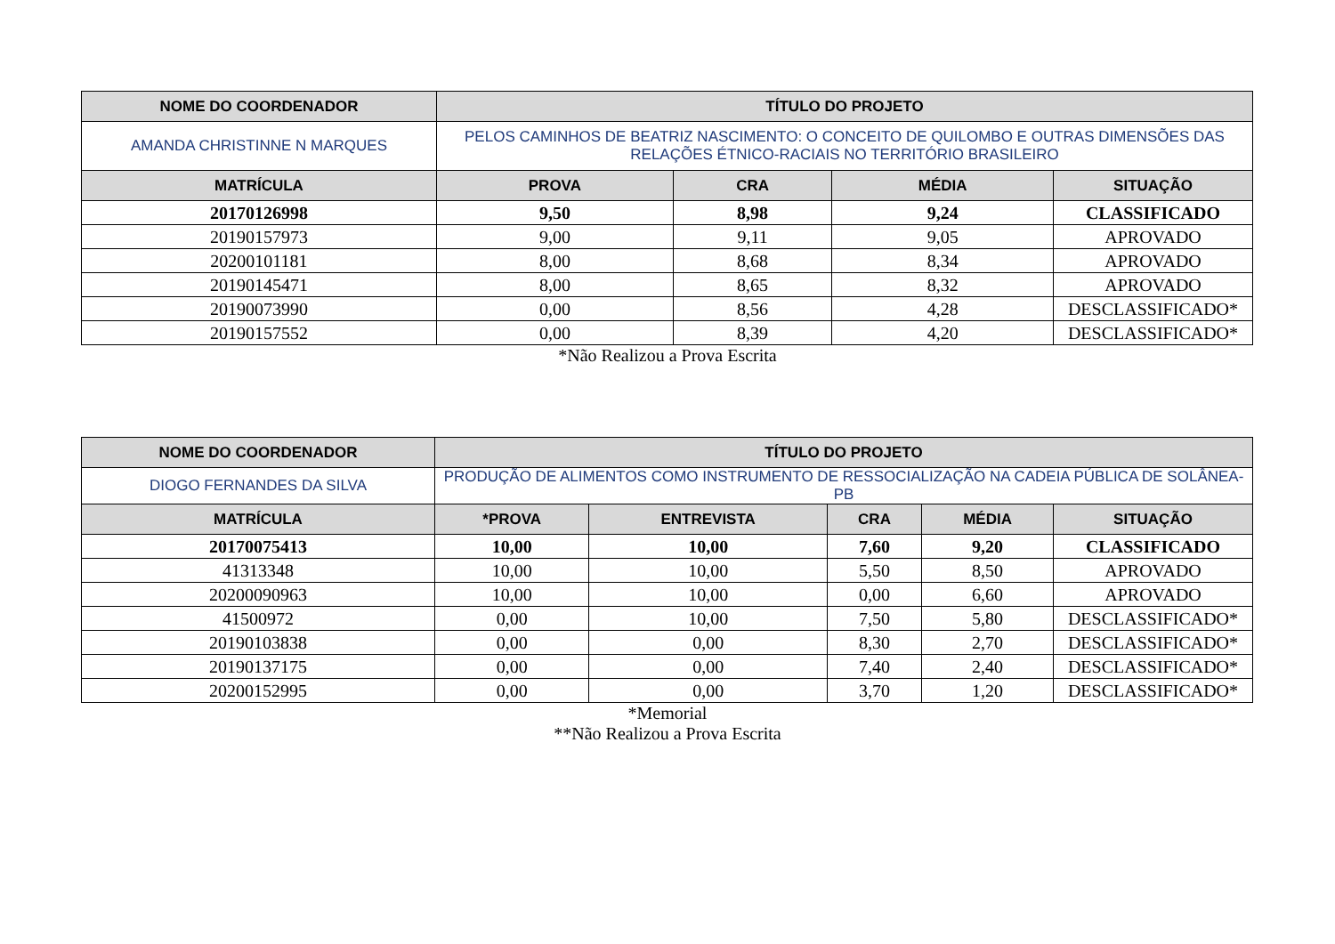| NOME DO COORDENADOR | TÍTULO DO PROJETO | | | |
| --- | --- | --- | --- | --- |
| AMANDA CHRISTINNE N MARQUES | PELOS CAMINHOS DE BEATRIZ NASCIMENTO: O CONCEITO DE QUILOMBO E OUTRAS DIMENSÕES DAS RELAÇÕES ÉTNICO-RACIAIS NO TERRITÓRIO BRASILEIRO | | | |
| MATRÍCULA | PROVA | CRA | MÉDIA | SITUAÇÃO |
| 20170126998 | 9,50 | 8,98 | 9,24 | CLASSIFICADO |
| 20190157973 | 9,00 | 9,11 | 9,05 | APROVADO |
| 20200101181 | 8,00 | 8,68 | 8,34 | APROVADO |
| 20190145471 | 8,00 | 8,65 | 8,32 | APROVADO |
| 20190073990 | 0,00 | 8,56 | 4,28 | DESCLASSIFICADO* |
| 20190157552 | 0,00 | 8,39 | 4,20 | DESCLASSIFICADO* |
*Não Realizou a Prova Escrita
| NOME DO COORDENADOR | TÍTULO DO PROJETO | | | | |
| --- | --- | --- | --- | --- | --- |
| DIOGO FERNANDES DA SILVA | PRODUÇÃO DE ALIMENTOS COMO INSTRUMENTO DE RESSOCIALIZAÇÃO NA CADEIA PÚBLICA DE SOLÂNEA-PB | | | | |
| MATRÍCULA | *PROVA | ENTREVISTA | CRA | MÉDIA | SITUAÇÃO |
| 20170075413 | 10,00 | 10,00 | 7,60 | 9,20 | CLASSIFICADO |
| 41313348 | 10,00 | 10,00 | 5,50 | 8,50 | APROVADO |
| 20200090963 | 10,00 | 10,00 | 0,00 | 6,60 | APROVADO |
| 41500972 | 0,00 | 10,00 | 7,50 | 5,80 | DESCLASSIFICADO* |
| 20190103838 | 0,00 | 0,00 | 8,30 | 2,70 | DESCLASSIFICADO* |
| 20190137175 | 0,00 | 0,00 | 7,40 | 2,40 | DESCLASSIFICADO* |
| 20200152995 | 0,00 | 0,00 | 3,70 | 1,20 | DESCLASSIFICADO* |
*Memorial
**Não Realizou a Prova Escrita